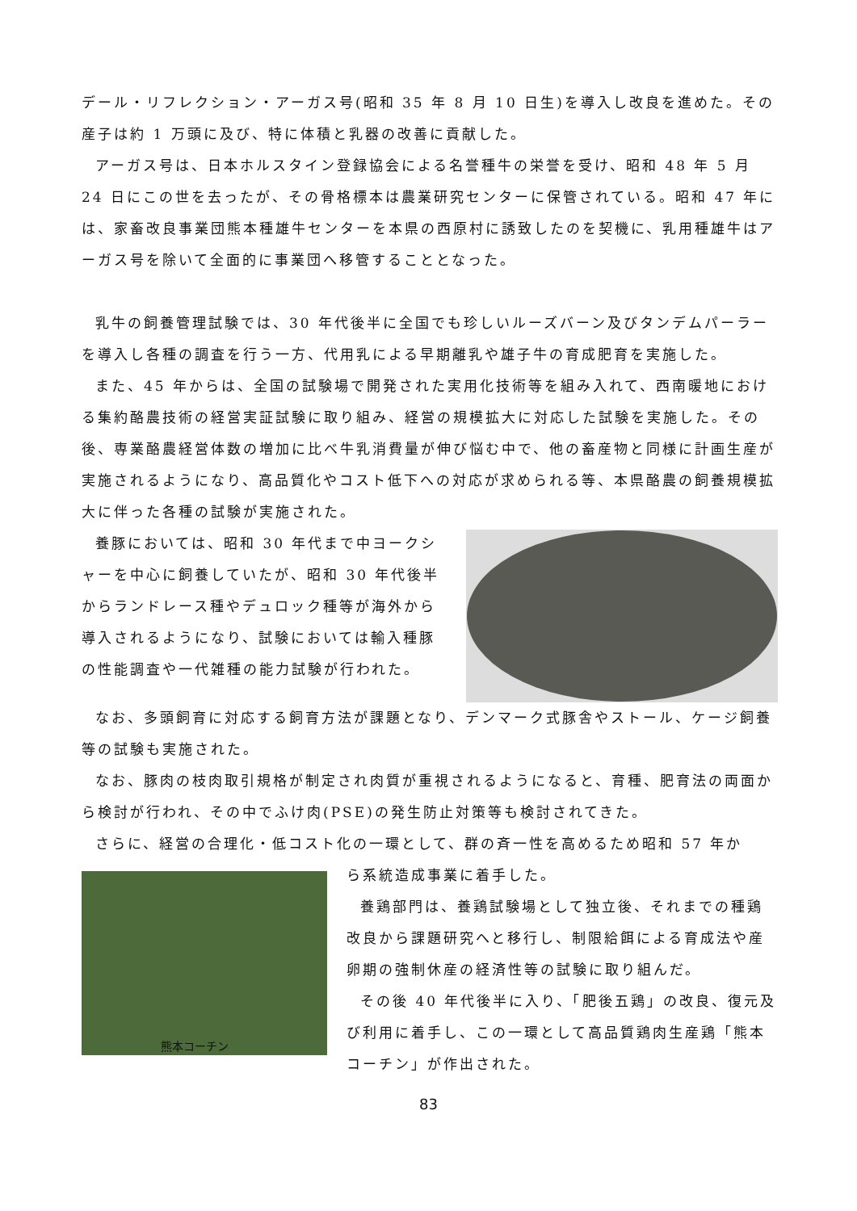デール・リフレクション・アーガス号(昭和 35 年 8 月 10 日生)を導入し改良を進めた。その産子は約 1 万頭に及び、特に体積と乳器の改善に貢献した。
アーガス号は、日本ホルスタイン登録協会による名誉種牛の栄誉を受け、昭和 48 年 5 月 24 日にこの世を去ったが、その骨格標本は農業研究センターに保管されている。昭和 47 年には、家畜改良事業団熊本種雄牛センターを本県の西原村に誘致したのを契機に、乳用種雄牛はアーガス号を除いて全面的に事業団へ移管することとなった。
乳牛の飼養管理試験では、30 年代後半に全国でも珍しいルーズバーン及びタンデムパーラーを導入し各種の調査を行う一方、代用乳による早期離乳や雄子牛の育成肥育を実施した。
また、45 年からは、全国の試験場で開発された実用化技術等を組み入れて、西南暖地における集約酪農技術の経営実証試験に取り組み、経営の規模拡大に対応した試験を実施した。その後、専業酪農経営体数の増加に比べ牛乳消費量が伸び悩む中で、他の畜産物と同様に計画生産が実施されるようになり、高品質化やコスト低下への対応が求められる等、本県酪農の飼養規模拡大に伴った各種の試験が実施された。
養豚においては、昭和 30 年代まで中ヨークシャーを中心に飼養していたが、昭和 30 年代後半からランドレース種やデュロック種等が海外から導入されるようになり、試験においては輸入種豚の性能調査や一代雑種の能力試験が行われた。
なお、多頭飼育に対応する飼育方法が課題となり、デンマーク式豚舎やストール、ケージ飼養等の試験も実施された。
なお、豚肉の枝肉取引規格が制定され肉質が重視されるようになると、育種、肥育法の両面から検討が行われ、その中でふけ肉(PSE)の発生防止対策等も検討されてきた。
さらに、経営の合理化・低コスト化の一環として、群の斉一性を高めるため昭和 57 年か
熊本コーチン
ら系統造成事業に着手した。
養鶏部門は、養鶏試験場として独立後、それまでの種鶏改良から課題研究へと移行し、制限給餌による育成法や産卵期の強制休産の経済性等の試験に取り組んだ。
その後 40 年代後半に入り、「肥後五鶏」の改良、復元及び利用に着手し、この一環として高品質鶏肉生産鶏「熊本コーチン」が作出された。
83